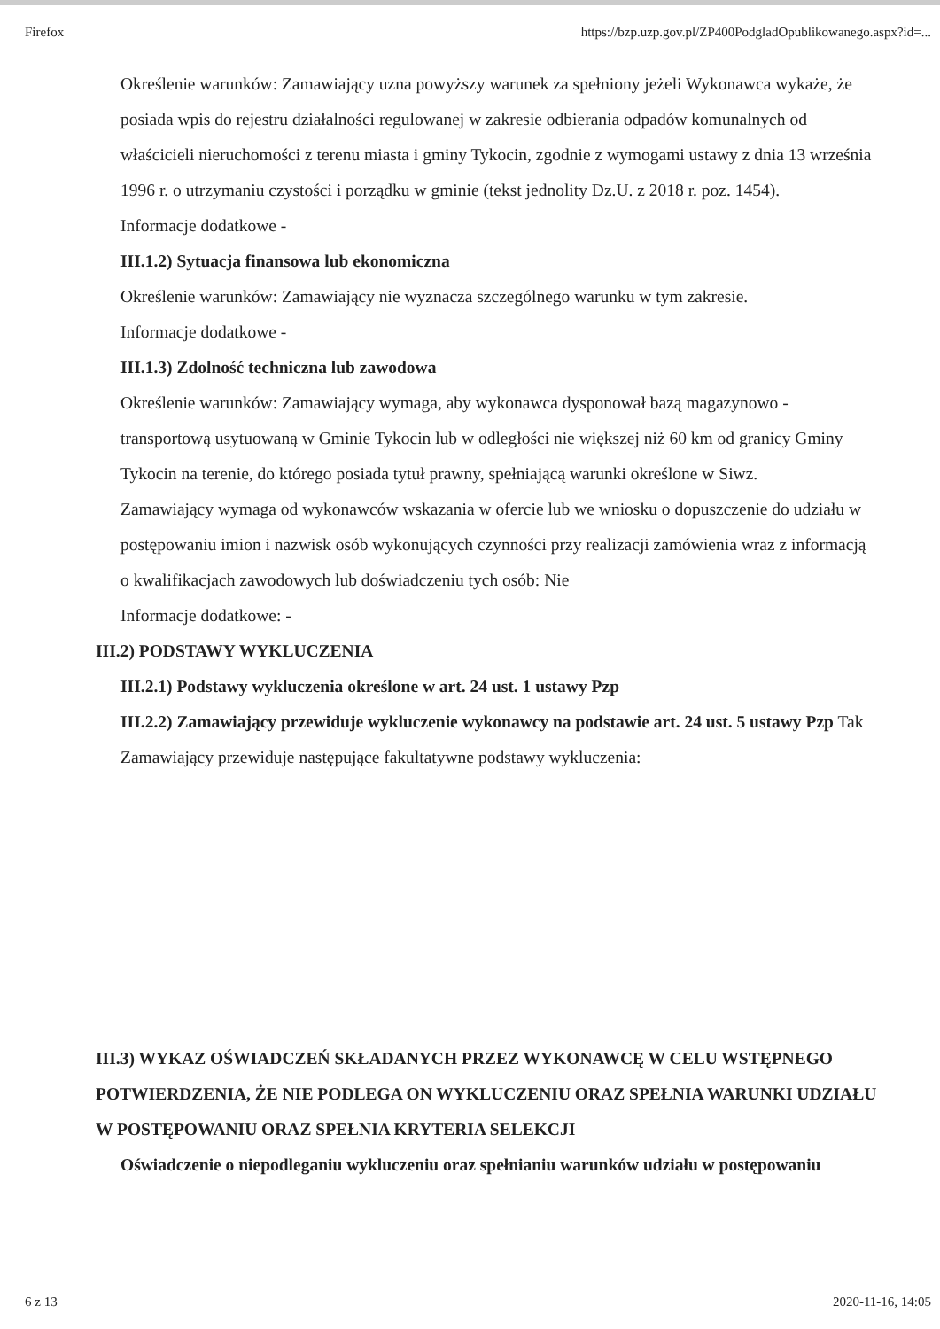Firefox https://bzp.uzp.gov.pl/ZP400PodgladOpublikowanego.aspx?id=...
Określenie warunków: Zamawiający uzna powyższy warunek za spełniony jeżeli Wykonawca wykaże, że posiada wpis do rejestru działalności regulowanej w zakresie odbierania odpadów komunalnych od właścicieli nieruchomości z terenu miasta i gminy Tykocin, zgodnie z wymogami ustawy z dnia 13 września 1996 r. o utrzymaniu czystości i porządku w gminie (tekst jednolity Dz.U. z 2018 r. poz. 1454).
Informacje dodatkowe -
III.1.2) Sytuacja finansowa lub ekonomiczna
Określenie warunków: Zamawiający nie wyznacza szczególnego warunku w tym zakresie.
Informacje dodatkowe -
III.1.3) Zdolność techniczna lub zawodowa
Określenie warunków: Zamawiający wymaga, aby wykonawca dysponował bazą magazynowo - transportową usytuowaną w Gminie Tykocin lub w odległości nie większej niż 60 km od granicy Gminy Tykocin na terenie, do którego posiada tytuł prawny, spełniającą warunki określone w Siwz.
Zamawiający wymaga od wykonawców wskazania w ofercie lub we wniosku o dopuszczenie do udziału w postępowaniu imion i nazwisk osób wykonujących czynności przy realizacji zamówienia wraz z informacją o kwalifikacjach zawodowych lub doświadczeniu tych osób: Nie
Informacje dodatkowe: -
III.2) PODSTAWY WYKLUCZENIA
III.2.1) Podstawy wykluczenia określone w art. 24 ust. 1 ustawy Pzp
III.2.2) Zamawiający przewiduje wykluczenie wykonawcy na podstawie art. 24 ust. 5 ustawy Pzp Tak Zamawiający przewiduje następujące fakultatywne podstawy wykluczenia:
III.3) WYKAZ OŚWIADCZEŃ SKŁADANYCH PRZEZ WYKONAWCĘ W CELU WSTĘPNEGO POTWIERDZENIA, ŻE NIE PODLEGA ON WYKLUCZENIU ORAZ SPEŁNIA WARUNKI UDZIAŁU W POSTĘPOWANIU ORAZ SPEŁNIA KRYTERIA SELEKCJI
Oświadczenie o niepodleganiu wykluczeniu oraz spełnianiu warunków udziału w postępowaniu
6 z 13 2020-11-16, 14:05